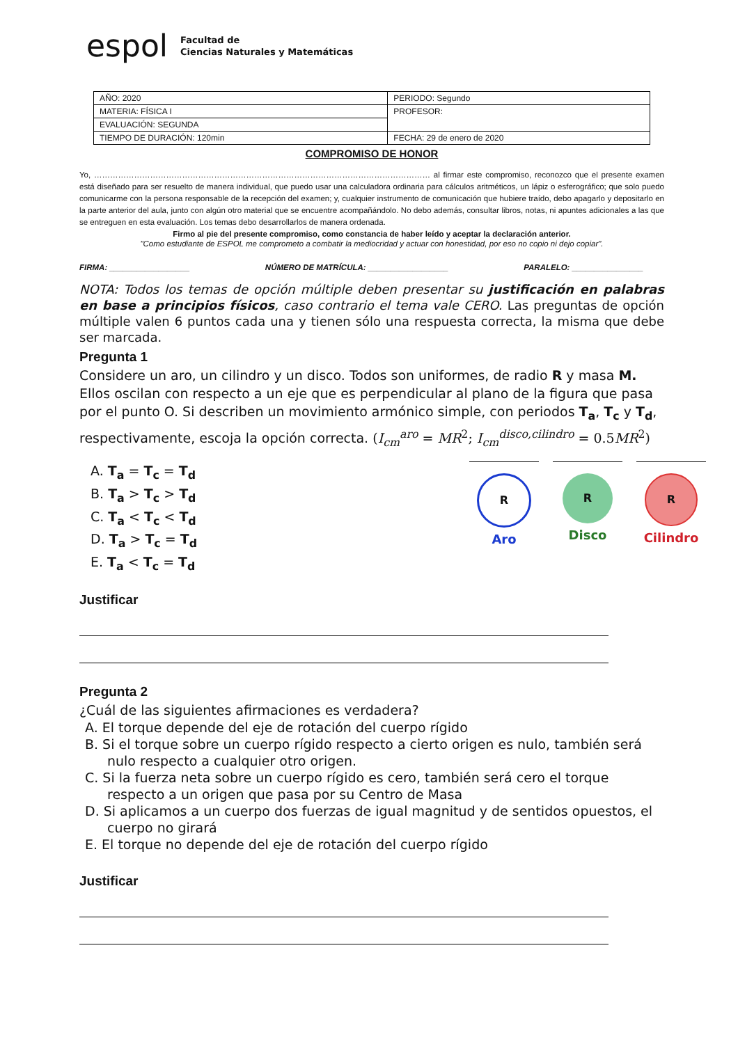espol
Facultad de
Ciencias Naturales y Matemáticas
| AÑO: 2020 | PERIODO: Segundo |
| MATERIA: FÍSICA I | PROFESOR: |
| EVALUACIÓN: SEGUNDA | |
| TIEMPO DE DURACIÓN: 120min | FECHA: 29 de enero de 2020 |
COMPROMISO DE HONOR
Yo, ……………………………………………………………………………………………………………… al firmar este compromiso, reconozco que el presente examen está diseñado para ser resuelto de manera individual, que puedo usar una calculadora ordinaria para cálculos aritméticos, un lápiz o esferográfico; que solo puedo comunicarme con la persona responsable de la recepción del examen; y, cualquier instrumento de comunicación que hubiere traído, debo apagarlo y depositarlo en la parte anterior del aula, junto con algún otro material que se encuentre acompañándolo. No debo además, consultar libros, notas, ni apuntes adicionales a las que se entreguen en esta evaluación. Los temas debo desarrollarlos de manera ordenada.
Firmo al pie del presente compromiso, como constancia de haber leído y aceptar la declaración anterior.
"Como estudiante de ESPOL me comprometo a combatir la mediocridad y actuar con honestidad, por eso no copio ni dejo copiar".
FIRMA: __________________ NÚMERO DE MATRÍCULA: __________________ PARALELO: ________________
NOTA: Todos los temas de opción múltiple deben presentar su justificación en palabras en base a principios físicos, caso contrario el tema vale CERO. Las preguntas de opción múltiple valen 6 puntos cada una y tienen sólo una respuesta correcta, la misma que debe ser marcada.
Pregunta 1
Considere un aro, un cilindro y un disco. Todos son uniformes, de radio R y masa M. Ellos oscilan con respecto a un eje que es perpendicular al plano de la figura que pasa por el punto O. Si describen un movimiento armónico simple, con periodos T<sub>a</sub>, T<sub>c</sub> y T<sub>d</sub>, respectivamente, escoja la opción correcta. (I<sub>cm</sub><sup>aro</sup> = MR<sup>2</sup>; I<sub>cm</sub><sup>disco,cilindro</sup> = 0.5MR<sup>2</sup>)
A. T<sub>a</sub> = T<sub>c</sub> = T<sub>d</sub>
B. T<sub>a</sub> > T<sub>c</sub> > T<sub>d</sub>
C. T<sub>a</sub> < T<sub>c</sub> < T<sub>d</sub>
D. T<sub>a</sub> > T<sub>c</sub> = T<sub>d</sub>
E. T<sub>a</sub> < T<sub>c</sub> = T<sub>d</sub>
R
Aro
R
Disco
R
Cilindro
Justificar
Pregunta 2
¿Cuál de las siguientes afirmaciones es verdadera?
A. El torque depende del eje de rotación del cuerpo rígido
B. Si el torque sobre un cuerpo rígido respecto a cierto origen es nulo, también será nulo respecto a cualquier otro origen.
C. Si la fuerza neta sobre un cuerpo rígido es cero, también será cero el torque respecto a un origen que pasa por su Centro de Masa
D. Si aplicamos a un cuerpo dos fuerzas de igual magnitud y de sentidos opuestos, el cuerpo no girará
E. El torque no depende del eje de rotación del cuerpo rígido
Justificar